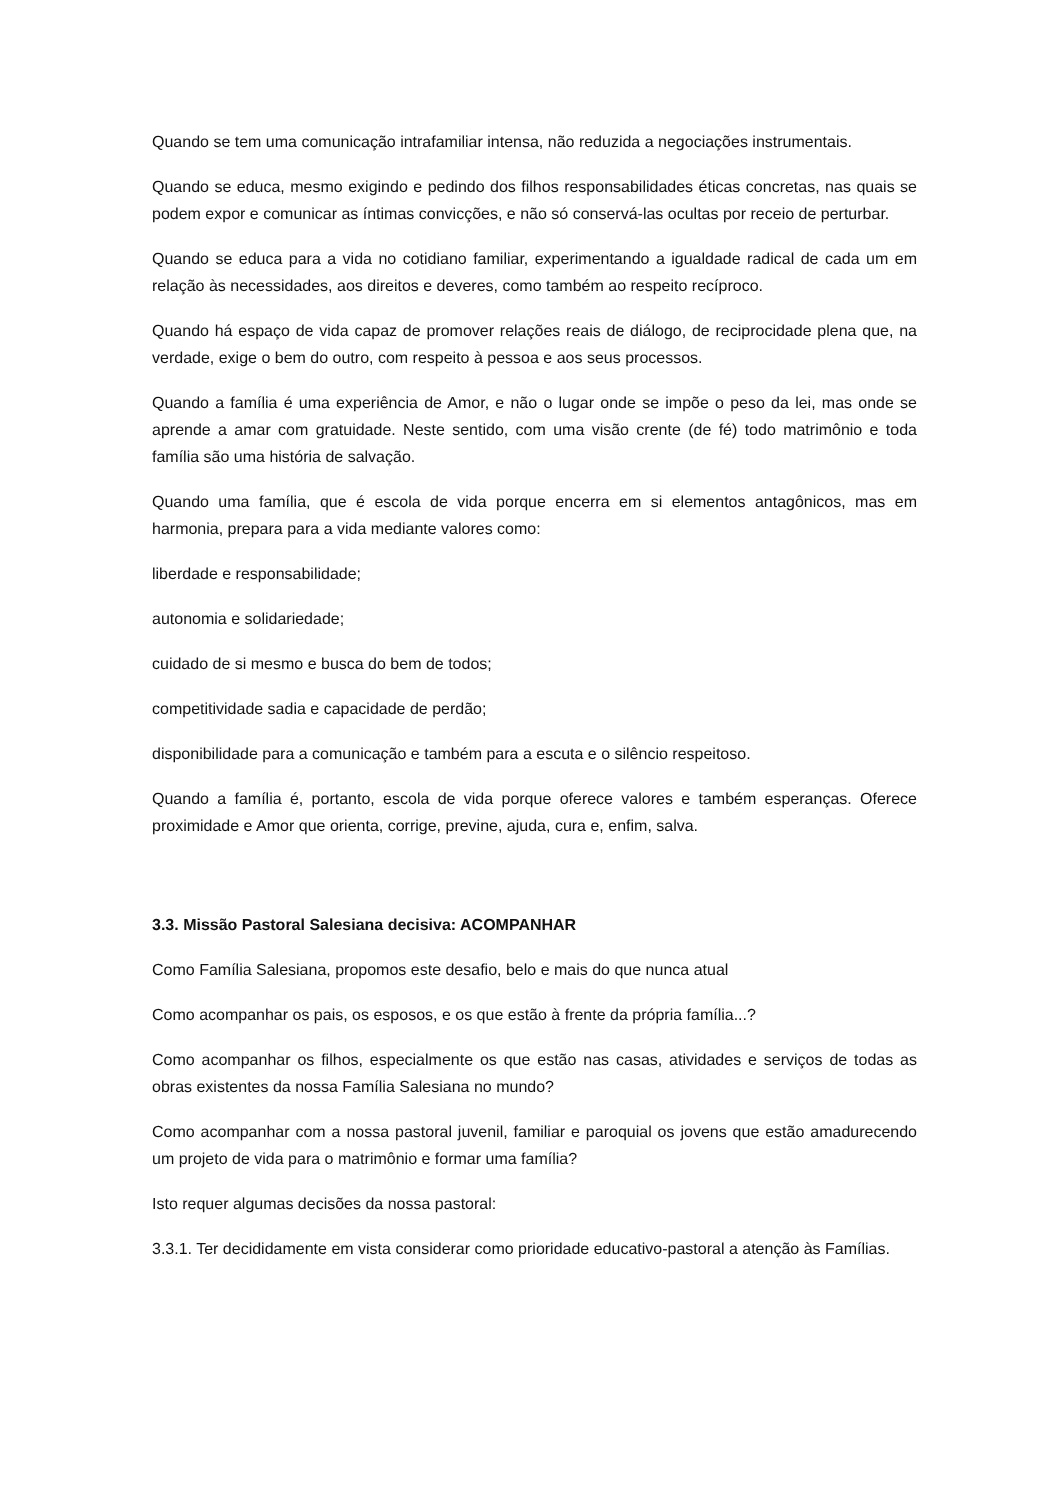Quando se tem uma comunicação intrafamiliar intensa, não reduzida a negociações instrumentais.
Quando se educa, mesmo exigindo e pedindo dos filhos responsabilidades éticas concretas, nas quais se podem expor e comunicar as íntimas convicções, e não só conservá-las ocultas por receio de perturbar.
Quando se educa para a vida no cotidiano familiar, experimentando a igualdade radical de cada um em relação às necessidades, aos direitos e deveres, como também ao respeito recíproco.
Quando há espaço de vida capaz de promover relações reais de diálogo, de reciprocidade plena que, na verdade, exige o bem do outro, com respeito à pessoa e aos seus processos.
Quando a família é uma experiência de Amor, e não o lugar onde se impõe o peso da lei, mas onde se aprende a amar com gratuidade. Neste sentido, com uma visão crente (de fé) todo matrimônio e toda família são uma história de salvação.
Quando uma família, que é escola de vida porque encerra em si elementos antagônicos, mas em harmonia, prepara para a vida mediante valores como:
liberdade e responsabilidade;
autonomia e solidariedade;
cuidado de si mesmo e busca do bem de todos;
competitividade sadia e capacidade de perdão;
disponibilidade para a comunicação e também para a escuta e o silêncio respeitoso.
Quando a família é, portanto, escola de vida porque oferece valores e também esperanças. Oferece proximidade e Amor que orienta, corrige, previne, ajuda, cura e, enfim, salva.
3.3. Missão Pastoral Salesiana decisiva: ACOMPANHAR
Como Família Salesiana, propomos este desafio, belo e mais do que nunca atual
Como acompanhar os pais, os esposos, e os que estão à frente da própria família...?
Como acompanhar os filhos, especialmente os que estão nas casas, atividades e serviços de todas as obras existentes da nossa Família Salesiana no mundo?
Como acompanhar com a nossa pastoral juvenil, familiar e paroquial os jovens que estão amadurecendo um projeto de vida para o matrimônio e formar uma família?
Isto requer algumas decisões da nossa pastoral:
3.3.1. Ter decididamente em vista considerar como prioridade educativo-pastoral a atenção às Famílias.